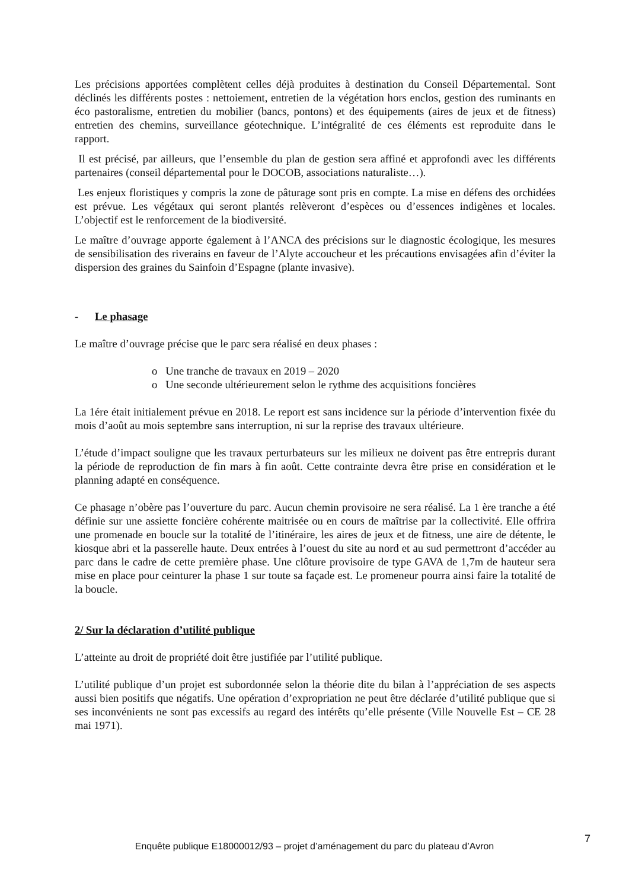Les précisions apportées complètent celles déjà produites à destination du Conseil Départemental. Sont déclinés les différents postes : nettoiement, entretien de la végétation hors enclos, gestion des ruminants en éco pastoralisme, entretien du mobilier (bancs, pontons) et des équipements (aires de jeux et de fitness) entretien des chemins, surveillance géotechnique. L’intégralité de ces éléments est reproduite dans le rapport.
Il est précisé, par ailleurs, que l’ensemble du plan de gestion sera affiné et approfondi avec les différents partenaires (conseil départemental pour le DOCOB, associations naturaliste…).
Les enjeux floristiques y compris la zone de pâturage sont pris en compte. La mise en défens des orchidées est prévue. Les végétaux qui seront plantés relèveront d’espèces ou d’essences indigènes et locales. L’objectif est le renforcement de la biodiversité.
Le maître d’ouvrage apporte également à l’ANCA des précisions sur le diagnostic écologique, les mesures de sensibilisation des riverains en faveur de l’Alyte accoucheur et les précautions envisagées afin d’éviter la dispersion des graines du Sainfoin d’Espagne (plante invasive).
- Le phasage
Le maître d’ouvrage précise que le parc sera réalisé en deux phases :
o Une tranche de travaux en 2019 – 2020
o Une seconde ultérieurement selon le rythme des acquisitions foncières
La 1ére était initialement prévue en 2018. Le report est sans incidence sur la période d’intervention fixée du mois d’août au mois septembre sans interruption, ni sur la reprise des travaux ultérieure.
L’étude d’impact souligne que les travaux perturbateurs sur les milieux ne doivent pas être entrepris durant la période de reproduction de fin mars à fin août. Cette contrainte devra être prise en considération et le planning adapté en conséquence.
Ce phasage n’obère pas l’ouverture du parc. Aucun chemin provisoire ne sera réalisé. La 1 ère tranche a été définie sur une assiette foncière cohérente maitrisée ou en cours de maîtrise par la collectivité. Elle offrira une promenade en boucle sur la totalité de l’itinéraire, les aires de jeux et de fitness, une aire de détente, le kiosque abri et la passerelle haute. Deux entrées à l’ouest du site au nord et au sud permettront d’accéder au parc dans le cadre de cette première phase. Une clôture provisoire de type GAVA de 1,7m de hauteur sera mise en place pour ceinturer la phase 1 sur toute sa façade est. Le promeneur pourra ainsi faire la totalité de la boucle.
2/ Sur la déclaration d’utilité publique
L’atteinte au droit de propriété doit être justifiée par l’utilité publique.
L’utilité publique d’un projet est subordonnée selon la théorie dite du bilan à l’appréciation de ses aspects aussi bien positifs que négatifs. Une opération d’expropriation ne peut être déclarée d’utilité publique que si ses inconvénients ne sont pas excessifs au regard des intérêts qu’elle présente (Ville Nouvelle Est – CE 28 mai 1971).
Enquête publique E18000012/93 – projet d’aménagement du parc du plateau d’Avron
7